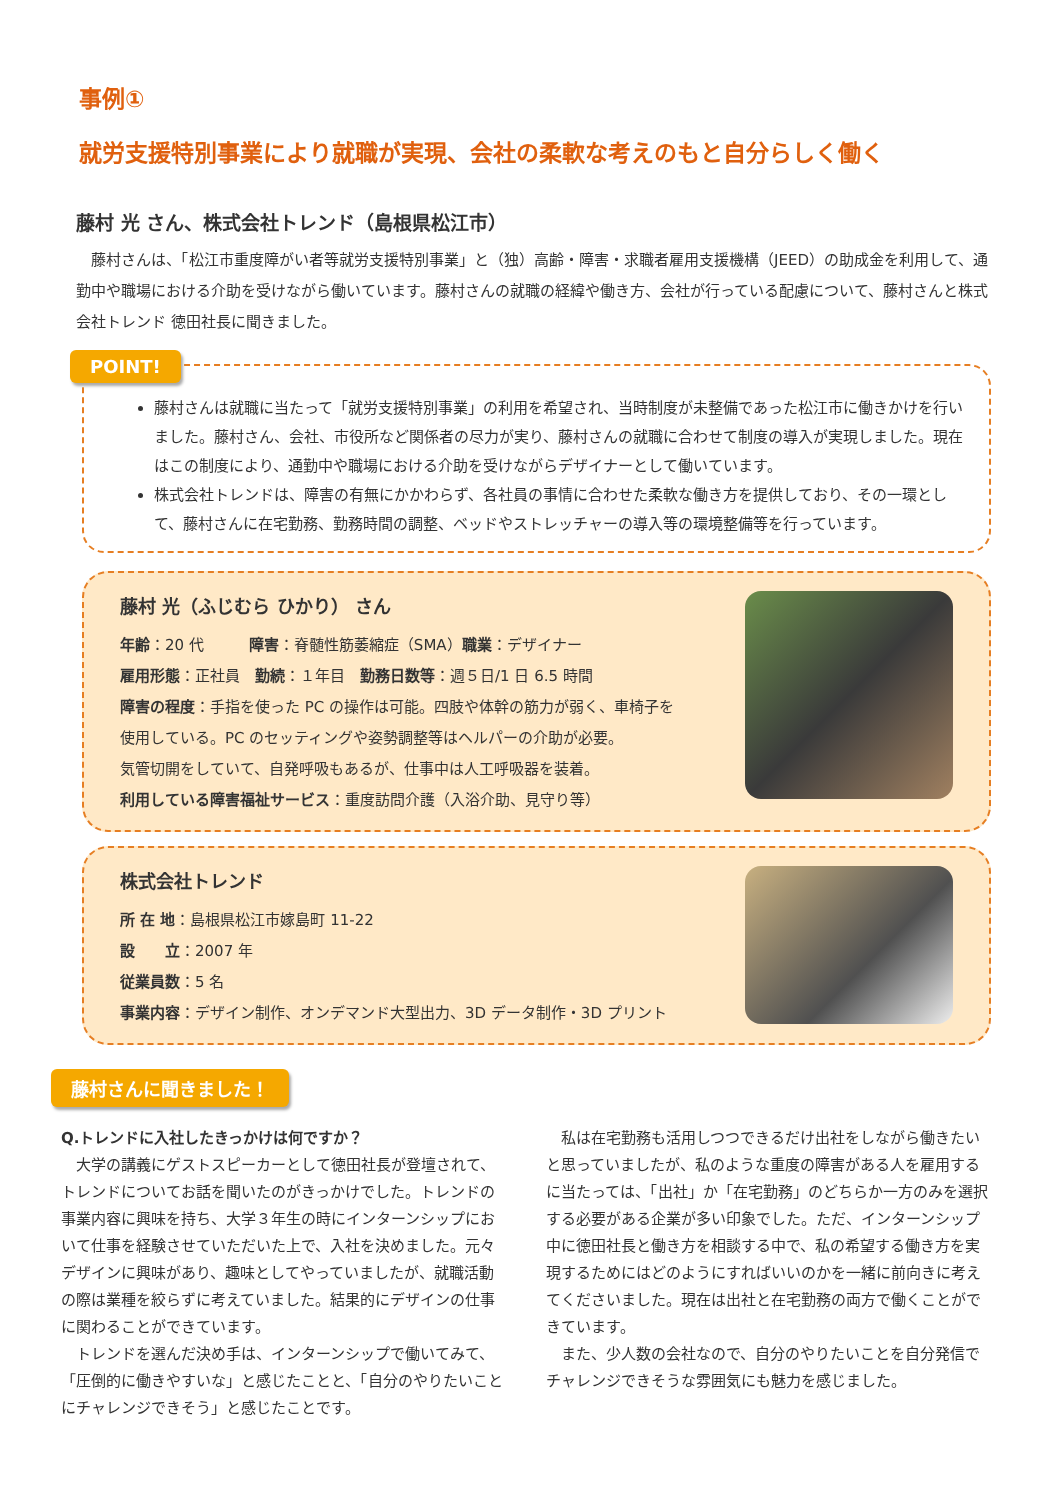事例①
就労支援特別事業により就職が実現、会社の柔軟な考えのもと自分らしく働く
藤村 光 さん、株式会社トレンド（島根県松江市）
藤村さんは、「松江市重度障がい者等就労支援特別事業」と（独）高齢・障害・求職者雇用支援機構（JEED）の助成金を利用して、通勤中や職場における介助を受けながら働いています。藤村さんの就職の経緯や働き方、会社が行っている配慮について、藤村さんと株式会社トレンド 徳田社長に聞きました。
POINT!
藤村さんは就職に当たって「就労支援特別事業」の利用を希望され、当時制度が未整備であった松江市に働きかけを行いました。藤村さん、会社、市役所など関係者の尽力が実り、藤村さんの就職に合わせて制度の導入が実現しました。現在はこの制度により、通勤中や職場における介助を受けながらデザイナーとして働いています。
株式会社トレンドは、障害の有無にかかわらず、各社員の事情に合わせた柔軟な働き方を提供しており、その一環として、藤村さんに在宅勤務、勤務時間の調整、ベッドやストレッチャーの導入等の環境整備等を行っています。
藤村 光（ふじむら ひかり） さん
年齢：20 代　　　障害：脊髄性筋萎縮症（SMA）職業：デザイナー
雇用形態：正社員　勤続：１年目　勤務日数等：週５日/1 日 6.5 時間
障害の程度：手指を使った PC の操作は可能。四肢や体幹の筋力が弱く、車椅子を
使用している。PC のセッティングや姿勢調整等はヘルパーの介助が必要。
気管切開をしていて、自発呼吸もあるが、仕事中は人工呼吸器を装着。
利用している障害福祉サービス：重度訪問介護（入浴介助、見守り等）
株式会社トレンド
所 在 地：島根県松江市嫁島町 11-22
設　　立：2007 年
従業員数：5 名
事業内容：デザイン制作、オンデマンド大型出力、3D データ制作・3D プリント
藤村さんに聞きました！
Q.トレンドに入社したきっかけは何ですか？
大学の講義にゲストスピーカーとして徳田社長が登壇されて、トレンドについてお話を聞いたのがきっかけでした。トレンドの事業内容に興味を持ち、大学３年生の時にインターンシップにおいて仕事を経験させていただいた上で、入社を決めました。元々デザインに興味があり、趣味としてやっていましたが、就職活動の際は業種を絞らずに考えていました。結果的にデザインの仕事に関わることができています。
トレンドを選んだ決め手は、インターンシップで働いてみて、「圧倒的に働きやすいな」と感じたことと、「自分のやりたいことにチャレンジできそう」と感じたことです。
私は在宅勤務も活用しつつできるだけ出社をしながら働きたいと思っていましたが、私のような重度の障害がある人を雇用するに当たっては、「出社」か「在宅勤務」のどちらか一方のみを選択する必要がある企業が多い印象でした。ただ、インターンシップ中に徳田社長と働き方を相談する中で、私の希望する働き方を実現するためにはどのようにすればいいのかを一緒に前向きに考えてくださいました。現在は出社と在宅勤務の両方で働くことができています。
また、少人数の会社なので、自分のやりたいことを自分発信でチャレンジできそうな雰囲気にも魅力を感じました。